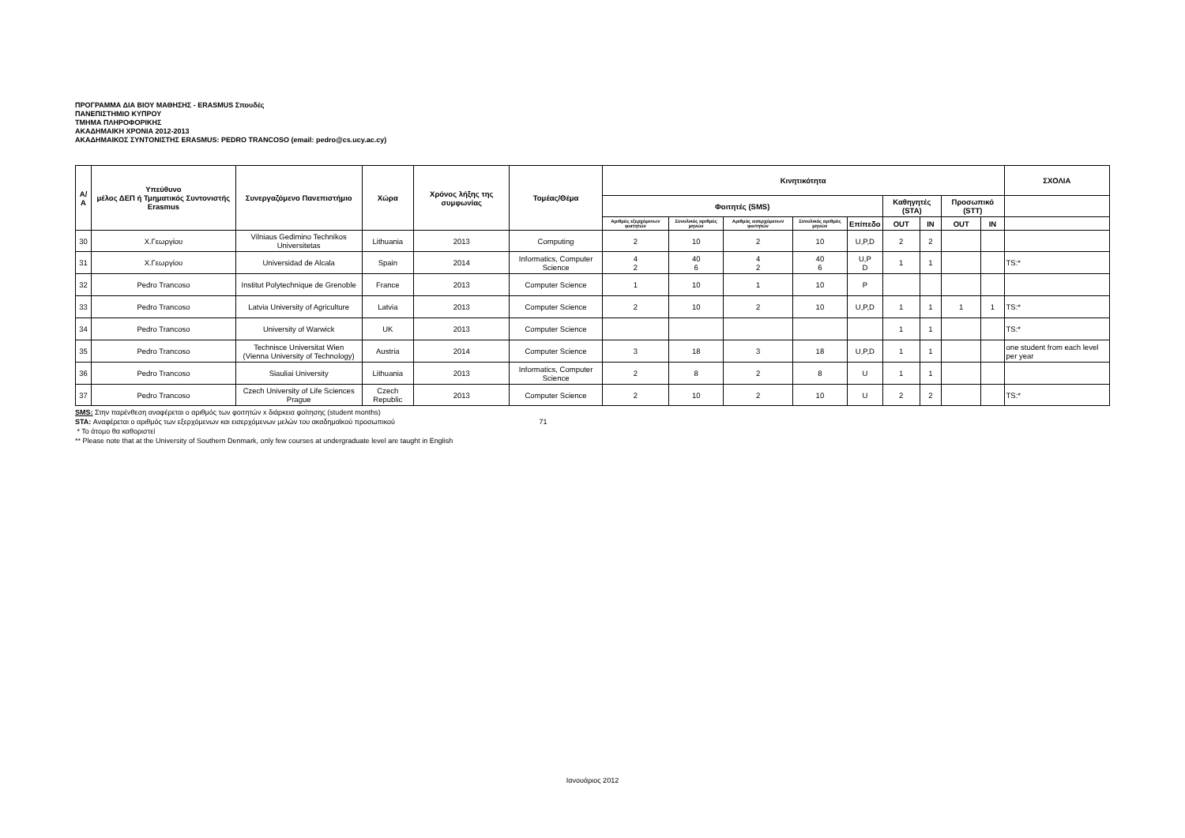ΠΡΟΓΡΑΜΜΑ ΔΙΑ ΒΙΟΥ ΜΑΘΗΣΗΣ - ERASMUS Σπουδές
ΠΑΝΕΠΙΣΤΗΜΙΟ ΚΥΠΡΟΥ
ΤΜΗΜΑ ΠΛΗΡΟΦΟΡΙΚΗΣ
ΑΚΑΔΗΜΑΙΚΗ ΧΡΟΝΙΑ 2012-2013
ΑΚΑΔΗΜΑΙΚΟΣ ΣΥΝΤΟΝΙΣΤΗΣ ERASMUS: PEDRO TRANCOSO (email: pedro@cs.ucy.ac.cy)
| Α/Α | Υπεύθυνο μέλος ΔΕΠ ή Τμηματικός Συντονιστής Erasmus | Συνεργαζόμενο Πανεπιστήμιο | Χώρα | Χρόνος λήξης της συμφωνίας | Τομέας/Θέμα | Κινητικότητα | | | | | | | | | ΣΧΟΛΙΑ |
| --- | --- | --- | --- | --- | --- | --- | --- | --- | --- | --- | --- | --- | --- | --- | --- |
| | | | | | | Φοιτητές (SMS) | | | | | Καθηγητές (STA) | | Προσωπικό (STT) | | |
| | | | | | | Αριθμός εξερχόμενων φοιτητών | Συνολικός αριθμός μηνών | Αριθμός εισερχόμενων φοιτητών | Συνολικός αριθμός μηνών | Επίπεδο | OUT | IN | OUT | IN | |
| 30 | Χ.Γεωργίου | Vilniaus Gedimino Technikos Universitetas | Lithuania | 2013 | Computing | 2 | 10 | 2 | 10 | U,P,D | 2 | 2 | | | |
| 31 | Χ.Γεωργίου | Universidad de Alcala | Spain | 2014 | Informatics, Computer Science | 4 2 | 40 6 | 4 2 | 40 6 | U,P D | 1 | 1 | | | TS:* |
| 32 | Pedro Trancoso | Institut Polytechnique de Grenoble | France | 2013 | Computer Science | 1 | 10 | 1 | 10 | P | | | | | |
| 33 | Pedro Trancoso | Latvia University of Agriculture | Latvia | 2013 | Computer Science | 2 | 10 | 2 | 10 | U,P,D | 1 | 1 | 1 | 1 | TS:* |
| 34 | Pedro Trancoso | University of Warwick | UK | 2013 | Computer Science | | | | | | 1 | 1 | | | TS:* |
| 35 | Pedro Trancoso | Technisce Universitat Wien (Vienna University of Technology) | Austria | 2014 | Computer Science | 3 | 18 | 3 | 18 | U,P,D | 1 | 1 | | | one student from each level per year |
| 36 | Pedro Trancoso | Siauliai University | Lithuania | 2013 | Informatics, Computer Science | 2 | 8 | 2 | 8 | U | 1 | 1 | | | |
| 37 | Pedro Trancoso | Czech University of Life Sciences Prague | Czech Republic | 2013 | Computer Science | 2 | 10 | 2 | 10 | U | 2 | 2 | | | TS:* |
SMS: Στην παρένθεση αναφέρεται ο αριθμός των φοιτητών x διάρκεια φοίτησης (student months)
STA: Αναφέρεται ο αριθμός των εξερχόμενων και εισερχόμενων μελών του ακαδημαϊκού προσωπικού 71
* Το άτομο θα καθοριστεί
** Please note that at the University of Southern Denmark, only few courses at undergraduate level are taught in English
Ιανουάριος 2012